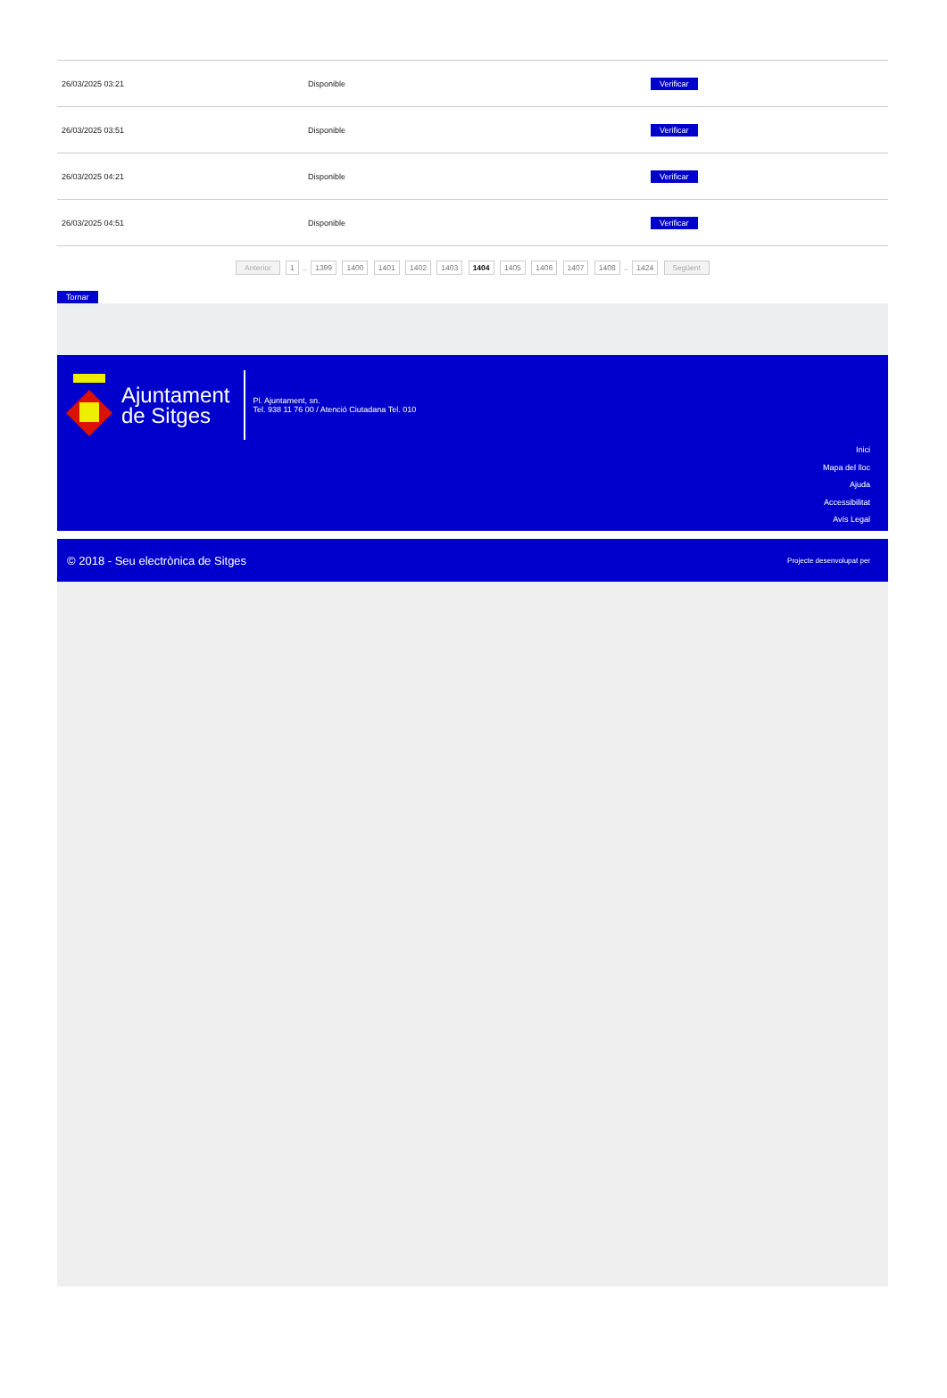| 26/03/2025 03:21 | Disponible | Verificar |
| 26/03/2025 03:51 | Disponible | Verificar |
| 26/03/2025 04:21 | Disponible | Verificar |
| 26/03/2025 04:51 | Disponible | Verificar |
Anterior 1 .. 1399 1400 1401 1402 1403 1404 1405 1406 1407 1408 .. 1424 Següent
Tornar
Ajuntament
de Sitges
Pl. Ajuntament, sn.
Tel. 938 11 76 00 / Atenció Ciutadana Tel. 010
Inici
Mapa del lloc
Ajuda
Accessibilitat
Avís Legal
© 2018 - Seu electrònica de Sitges Projecte desenvolupat per